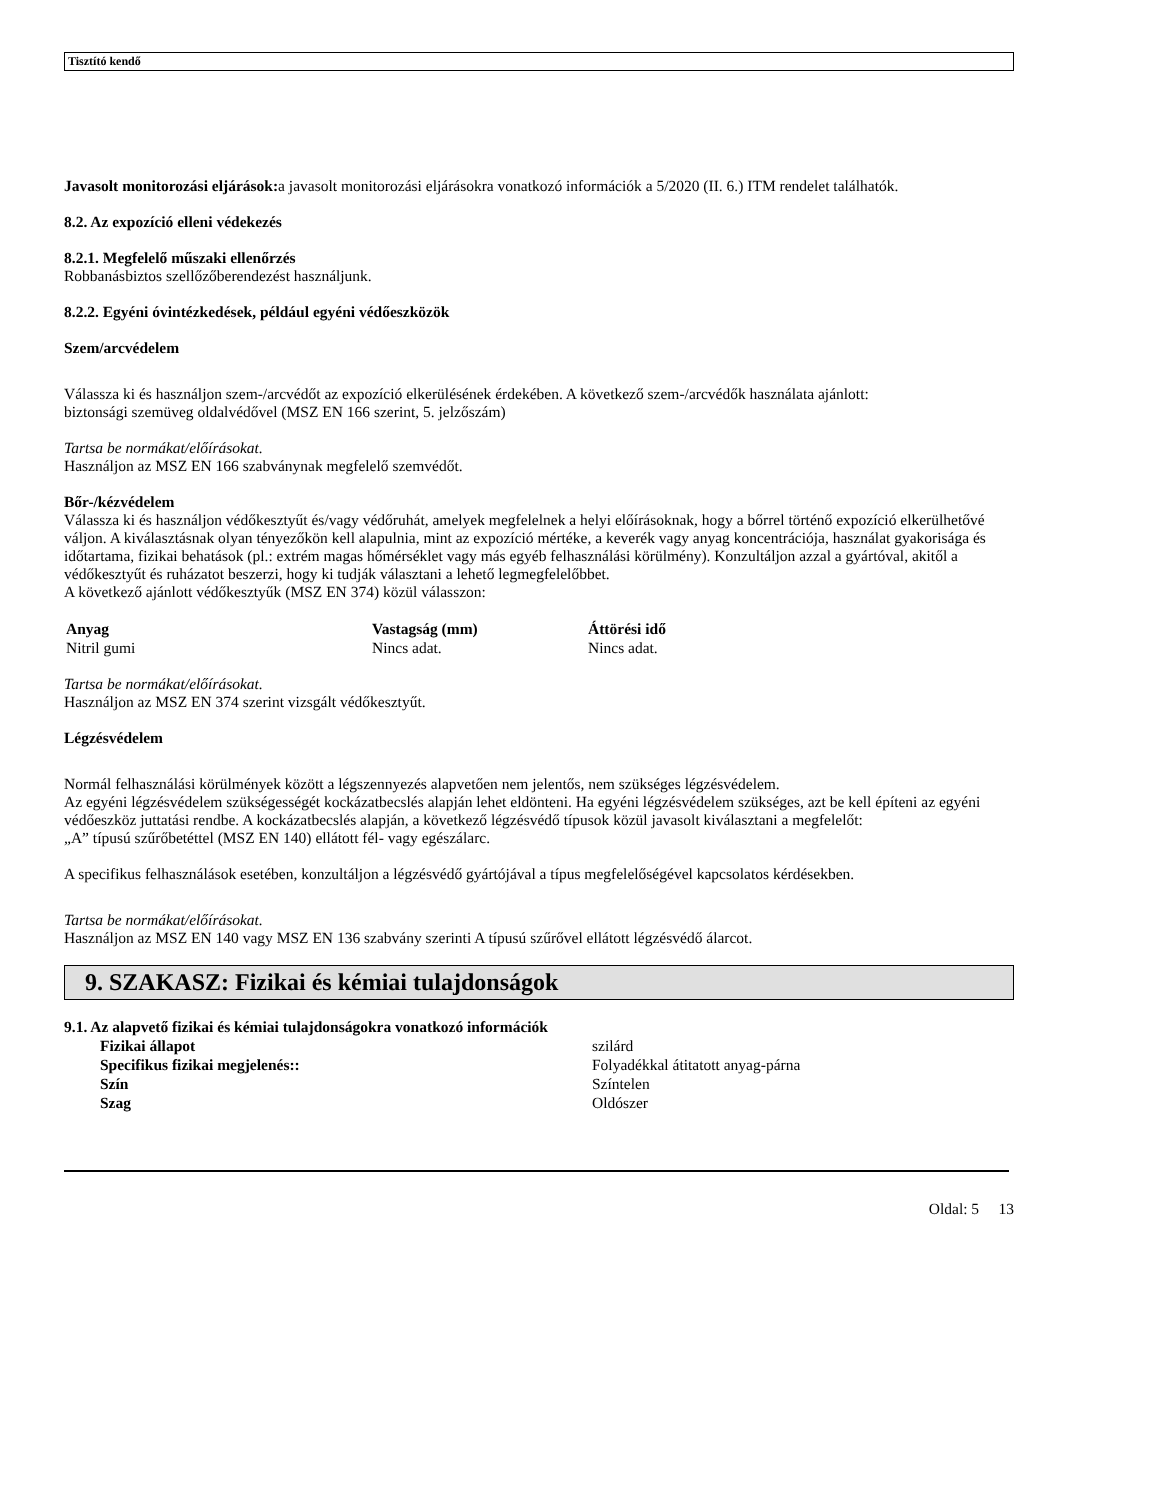Tisztító kendő
Javasolt monitorozási eljárások: a javasolt monitorozási eljárásokra vonatkozó információk a 5/2020 (II. 6.) ITM rendelet találhatók.
8.2. Az expozíció elleni védekezés
8.2.1. Megfelelő műszaki ellenőrzés
Robbanásbiztos szellőzőberendezést használjunk.
8.2.2. Egyéni óvintézkedések, például egyéni védőeszközök
Szem/arcvédelem
Válassza ki és használjon szem-/arcvédőt az expozíció elkerülésének érdekében. A következő szem-/arcvédők használata ajánlott:
biztonsági szemüveg oldalvédővel (MSZ EN 166 szerint, 5. jelzőszám)
Tartsa be normákat/előírásokat.
Használjon az MSZ EN 166 szabványnak megfelelő szemvédőt.
Bőr-/kézvédelem
Válassza ki és használjon védőkesztyűt és/vagy védőruhát, amelyek megfelelnek a helyi előírásoknak, hogy a bőrrel történő expozíció elkerülhetővé váljon. A kiválasztásnak olyan tényezőkön kell alapulnia, mint az expozíció mértéke, a keverék vagy anyag koncentrációja, használat gyakorisága és időtartama, fizikai behatások (pl.: extrém magas hőmérséklet vagy más egyéb felhasználási körülmény). Konzultáljon azzal a gyártóval, akitől a védőkesztyűt és ruházatot beszerzi, hogy ki tudják választani a lehető legmegfelelőbbet.
A következő ajánlott védőkesztyűk (MSZ EN 374) közül válasszon:
| Anyag | Vastagság (mm) | Áttörési idő |
| --- | --- | --- |
| Nitril gumi | Nincs adat. | Nincs adat. |
Tartsa be normákat/előírásokat.
Használjon az MSZ EN 374 szerint vizsgált védőkesztyűt.
Légzésvédelem
Normál felhasználási körülmények között a légszennyezés alapvetően nem jelentős, nem szükséges légzésvédelem.
Az egyéni légzésvédelem szükségességét kockázatbecslés alapján lehet eldönteni. Ha egyéni légzésvédelem szükséges, azt be kell építeni az egyéni védőeszköz juttatási rendbe. A kockázatbecslés alapján, a következő légzésvédő típusok közül javasolt kiválasztani a megfelelőt:
„A” típusú szűrőbetéttel (MSZ EN 140) ellátott fél- vagy egészálarc.
A specifikus felhasználások esetében, konzultáljon a légzésvédő gyártójával a típus megfelelőségével kapcsolatos kérdésekben.
Tartsa be normákat/előírásokat.
Használjon az MSZ EN 140 vagy MSZ EN 136 szabvány szerinti A típusú szűrővel ellátott légzésvédő álarcot.
9. SZAKASZ: Fizikai és kémiai tulajdonságok
9.1. Az alapvető fizikai és kémiai tulajdonságokra vonatkozó információk
| Fizikai állapot | szilárd |
| Specifikus fizikai megjelenés:: | Folyadékkal átitatott anyag-párna |
| Szín | Színtelen |
| Szag | Oldószer |
Oldal: 5 13